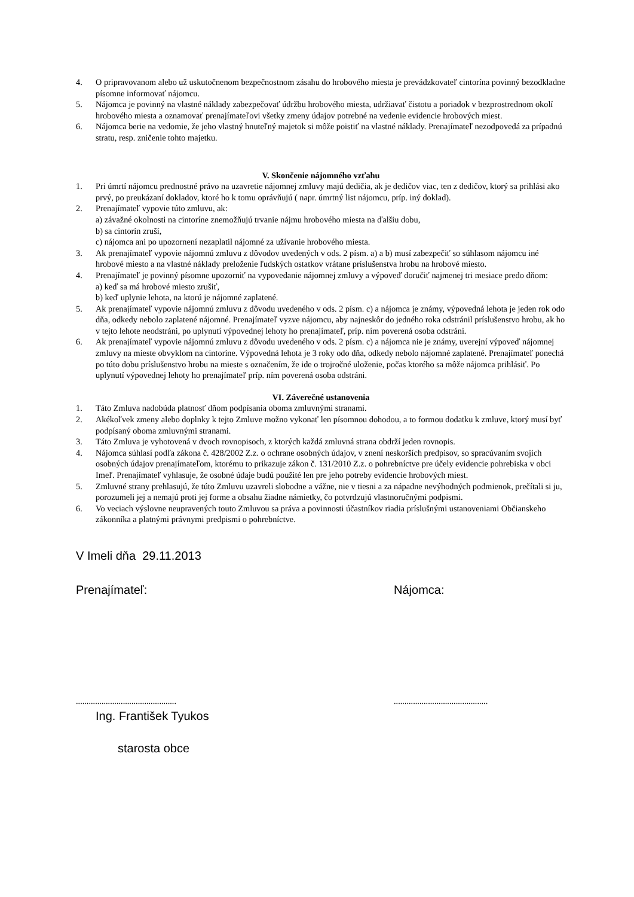4. O pripravovanom alebo už uskutočnenom bezpečnostnom zásahu do hrobového miesta je prevádzkovateľ cintorína povinný bezodkladne písomne informovať nájomcu.
5. Nájomca je povinný na vlastné náklady zabezpečovať údržbu hrobového miesta, udržiavať čistotu a poriadok v bezprostrednom okolí hrobového miesta a oznamovať prenajímateľovi všetky zmeny údajov potrebné na vedenie evidencie hrobových miest.
6. Nájomca berie na vedomie, že jeho vlastný hnuteľný majetok si môže poistiť na vlastné náklady. Prenajímateľ nezodpovedá za prípadnú stratu, resp. zničenie tohto majetku.
V. Skončenie nájomného vzťahu
1. Pri úmrtí nájomcu prednostné právo na uzavretie nájomnej zmluvy majú dedičia, ak je dedičov viac, ten z dedičov, ktorý sa prihlási ako prvý, po preukázaní dokladov, ktoré ho k tomu oprávňujú ( napr. úmrtný list nájomcu, príp. iný doklad).
2. Prenajímateľ vypovie túto zmluvu, ak:
a) závažné okolnosti na cintoríne znemožňujú trvanie nájmu hrobového miesta na ďalšiu dobu,
b) sa cintorín zruší,
c) nájomca ani po upozornení nezaplatil nájomné za užívanie hrobového miesta.
3. Ak prenajímateľ vypovie nájomnú zmluvu z dôvodov uvedených v ods. 2 písm. a) a b) musí zabezpečiť so súhlasom nájomcu iné hrobové miesto a na vlastné náklady preloženie ľudských ostatkov vrátane príslušenstva hrobu na hrobové miesto.
4. Prenajímateľ je povinný písomne upozorniť na vypovedanie nájomnej zmluvy a výpoveď doručiť najmenej tri mesiace predo dňom:
a) keď sa má hrobové miesto zrušiť,
b) keď uplynie lehota, na ktorú je nájomné zaplatené.
5. Ak prenajímateľ vypovie nájomnú zmluvu z dôvodu uvedeného v ods. 2 písm. c) a nájomca je známy, výpovedná lehota je jeden rok odo dňa, odkedy nebolo zaplatené nájomné. Prenajímateľ vyzve nájomcu, aby najneskôr do jedného roka odstránil príslušenstvo hrobu, ak ho v tejto lehote neodstráni, po uplynutí výpovednej lehoty ho prenajímateľ, príp. ním poverená osoba odstráni.
6. Ak prenajímateľ vypovie nájomnú zmluvu z dôvodu uvedeného v ods. 2 písm. c) a nájomca nie je známy, uverejní výpoveď nájomnej zmluvy na mieste obvyklom na cintoríne. Výpovedná lehota je 3 roky odo dňa, odkedy nebolo nájomné zaplatené. Prenajímateľ ponechá po túto dobu príslušenstvo hrobu na mieste s označením, že ide o trojročné uloženie, počas ktorého sa môže nájomca prihlásiť. Po uplynutí výpovednej lehoty ho prenajímateľ príp. ním poverená osoba odstráni.
VI. Záverečné ustanovenia
1. Táto Zmluva nadobúda platnosť dňom podpísania oboma zmluvnými stranami.
2. Akékoľvek zmeny alebo doplnky k tejto Zmluve možno vykonať len písomnou dohodou, a to formou dodatku k zmluve, ktorý musí byť podpísaný oboma zmluvnými stranami.
3. Táto Zmluva je vyhotovená v dvoch rovnopisoch, z ktorých každá zmluvná strana obdrží jeden rovnopis.
4. Nájomca súhlasí podľa zákona č. 428/2002 Z.z. o ochrane osobných údajov, v znení neskorších predpisov, so spracúvaním svojich osobných údajov prenajímateľom, ktorému to prikazuje zákon č. 131/2010 Z.z. o pohrebníctve pre účely evidencie pohrebiska v obci Imeľ. Prenajímateľ vyhlasuje, že osobné údaje budú použité len pre jeho potreby evidencie hrobových miest.
5. Zmluvné strany prehlasujú, že túto Zmluvu uzavreli slobodne a vážne, nie v tiesni a za nápadne nevýhodných podmienok, prečítali si ju, porozumeli jej a nemajú proti jej forme a obsahu žiadne námietky, čo potvrdzujú vlastnoručnými podpismi.
6. Vo veciach výslovne neupravených touto Zmluvou sa práva a povinnosti účastníkov riadia príslušnými ustanoveniami Občianskeho zákonníka a platnými právnymi predpismi o pohrebníctve.
V Imeli dňa 29.11.2013
Prenajímateľ: Nájomca:
............................................... ............................................
Ing. František Tyukos
starosta obce